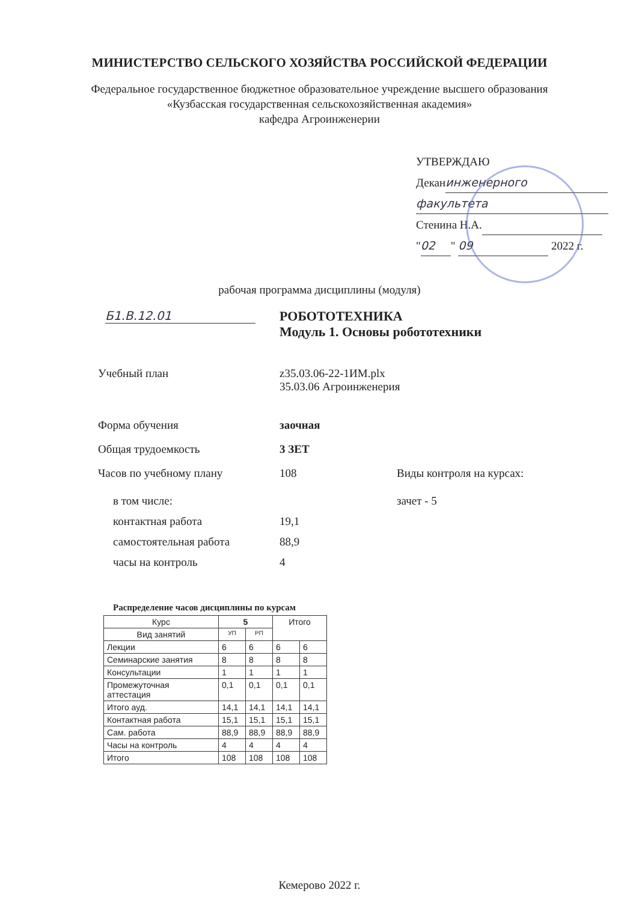МИНИСТЕРСТВО СЕЛЬСКОГО ХОЗЯЙСТВА РОССИЙСКОЙ ФЕДЕРАЦИИ
Федеральное государственное бюджетное образовательное учреждение высшего образования
«Кузбасская государственная сельскохозяйственная академия»
кафедра Агроинженерии
УТВЕРЖДАЮ
Декан инженерного
факультета
Стенина Н.А.
" 02 " 09 2022 г.
рабочая программа дисциплины (модуля)
Б1.В.12.01 РОБОТОТЕХНИКА
Модуль 1. Основы робототехники
Учебный план z35.03.06-22-1ИМ.plx
35.03.06 Агроинженерия
Форма обучения заочная
Общая трудоемкость 3 ЗЕТ
Часов по учебному плану 108 Виды контроля на курсах:
в том числе:
контактная работа
самостоятельная работа
часы на контроль
19,1
88,9
4
зачет - 5
Распределение часов дисциплины по курсам
| Курс | 5 | | Итого | |
| --- | --- | --- | --- | --- |
| Вид занятий | УП | РП | | |
| Лекции | 6 | 6 | 6 | 6 |
| Семинарские занятия | 8 | 8 | 8 | 8 |
| Консультации | 1 | 1 | 1 | 1 |
| Промежуточная аттестация | 0,1 | 0,1 | 0,1 | 0,1 |
| Итого ауд. | 14,1 | 14,1 | 14,1 | 14,1 |
| Контактная работа | 15,1 | 15,1 | 15,1 | 15,1 |
| Сам. работа | 88,9 | 88,9 | 88,9 | 88,9 |
| Часы на контроль | 4 | 4 | 4 | 4 |
| Итого | 108 | 108 | 108 | 108 |
Кемерово 2022 г.